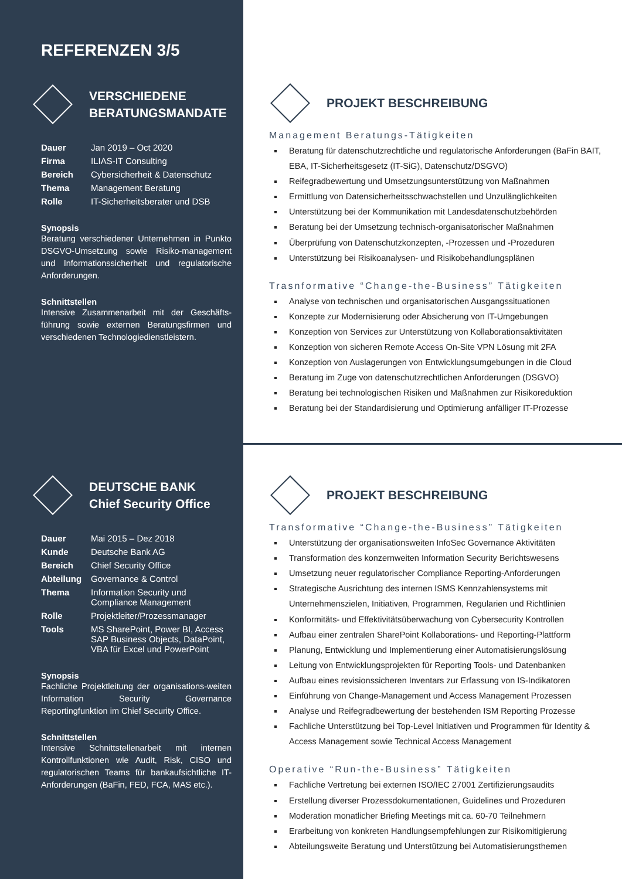REFERENZEN 3/5
VERSCHIEDENE
BERATUNGSMANDATE
| Dauer | Jan 2019 – Oct 2020 |
| Firma | ILIAS-IT Consulting |
| Bereich | Cybersicherheit & Datenschutz |
| Thema | Management Beratung |
| Rolle | IT-Sicherheitsberater und DSB |
Synopsis
Beratung verschiedener Unternehmen in Punkto DSGVO-Umsetzung sowie Risiko-management und Informationssicherheit und regulatorische Anforderungen.
Schnittstellen
Intensive Zusammenarbeit mit der Geschäfts-führung sowie externen Beratungsfirmen und verschiedenen Technologiedienstleistern.
PROJEKT BESCHREIBUNG
Management Beratungs-Tätigkeiten
Beratung für datenschutzrechtliche und regulatorische Anforderungen (BaFin BAIT, EBA, IT-Sicherheitsgesetz (IT-SiG), Datenschutz/DSGVO)
Reifegradbewertung und Umsetzungsunterstützung von Maßnahmen
Ermittlung von Datensicherheitsschwachstellen und Unzulänglichkeiten
Unterstützung bei der Kommunikation mit Landesdatenschutzbehörden
Beratung bei der Umsetzung technisch-organisatorischer Maßnahmen
Überprüfung von Datenschutzkonzepten, -Prozessen und -Prozeduren
Unterstützung bei Risikoanalysen- und Risikobehandlungsplänen
Trasnformative “Change-the-Business” Tätigkeiten
Analyse von technischen und organisatorischen Ausgangssituationen
Konzepte zur Modernisierung oder Absicherung von IT-Umgebungen
Konzeption von Services zur Unterstützung von Kollaborationsaktivitäten
Konzeption von sicheren Remote Access On-Site VPN Lösung mit 2FA
Konzeption von Auslagerungen von Entwicklungsumgebungen in die Cloud
Beratung im Zuge von datenschutzrechtlichen Anforderungen (DSGVO)
Beratung bei technologischen Risiken und Maßnahmen zur Risikoreduktion
Beratung bei der Standardisierung und Optimierung anfälliger IT-Prozesse
DEUTSCHE BANK
Chief Security Office
| Dauer | Mai 2015 – Dez 2018 |
| Kunde | Deutsche Bank AG |
| Bereich | Chief Security Office |
| Abteilung | Governance & Control |
| Thema | Information Security und Compliance Management |
| Rolle | Projektleiter/Prozessmanager |
| Tools | MS SharePoint, Power BI, Access SAP Business Objects, DataPoint, VBA für Excel und PowerPoint |
Synopsis
Fachliche Projektleitung der organisations-weiten Information Security Governance Reportingfunktion im Chief Security Office.
Schnittstellen
Intensive Schnittstellenarbeit mit internen Kontrollfunktionen wie Audit, Risk, CISO und regulatorischen Teams für bankaufsichtliche IT-Anforderungen (BaFin, FED, FCA, MAS etc.).
PROJEKT BESCHREIBUNG
Transformative “Change-the-Business” Tätigkeiten
Unterstützung der organisationsweiten InfoSec Governance Aktivitäten
Transformation des konzernweiten Information Security Berichtswesens
Umsetzung neuer regulatorischer Compliance Reporting-Anforderungen
Strategische Ausrichtung des internen ISMS Kennzahlensystems mit Unternehmenszielen, Initiativen, Programmen, Regularien und Richtlinien
Konformitäts- und Effektivitätsüberwachung von Cybersecurity Kontrollen
Aufbau einer zentralen SharePoint Kollaborations- und Reporting-Plattform
Planung, Entwicklung und Implementierung einer Automatisierungslösung
Leitung von Entwicklungsprojekten für Reporting Tools- und Datenbanken
Aufbau eines revisionssicheren Inventars zur Erfassung von IS-Indikatoren
Einführung von Change-Management und Access Management Prozessen
Analyse und Reifegradbewertung der bestehenden ISM Reporting Prozesse
Fachliche Unterstützung bei Top-Level Initiativen und Programmen für Identity & Access Management sowie Technical Access Management
Operative “Run-the-Business” Tätigkeiten
Fachliche Vertretung bei externen ISO/IEC 27001 Zertifizierungsaudits
Erstellung diverser Prozessdokumentationen, Guidelines und Prozeduren
Moderation monatlicher Briefing Meetings mit ca. 60-70 Teilnehmern
Erarbeitung von konkreten Handlungsempfehlungen zur Risikomitigierung
Abteilungsweite Beratung und Unterstützung bei Automatisierungsthemen